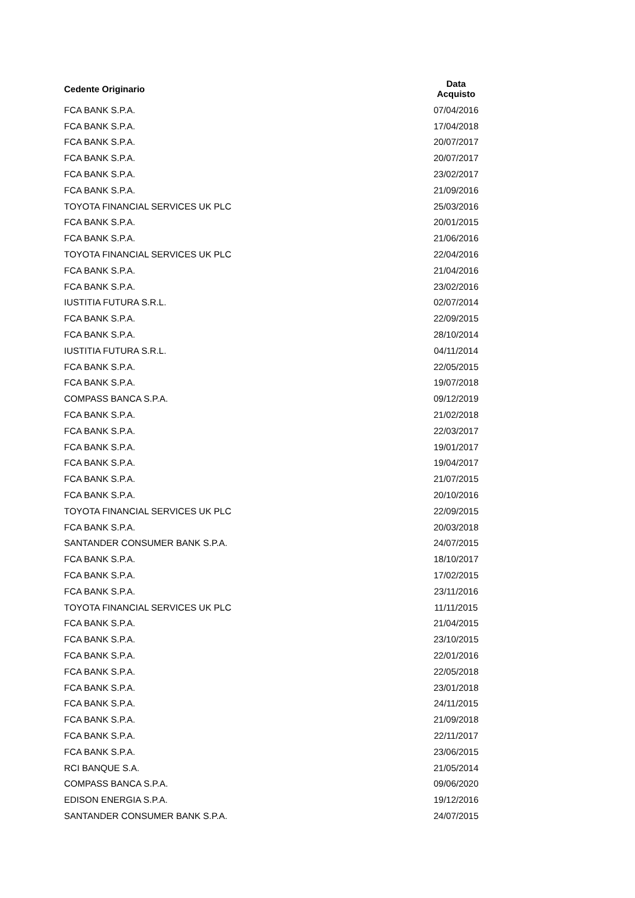| Cedente Originario | Data Acquisto |
| --- | --- |
| FCA BANK S.P.A. | 07/04/2016 |
| FCA BANK S.P.A. | 17/04/2018 |
| FCA BANK S.P.A. | 20/07/2017 |
| FCA BANK S.P.A. | 20/07/2017 |
| FCA BANK S.P.A. | 23/02/2017 |
| FCA BANK S.P.A. | 21/09/2016 |
| TOYOTA FINANCIAL SERVICES UK PLC | 25/03/2016 |
| FCA BANK S.P.A. | 20/01/2015 |
| FCA BANK S.P.A. | 21/06/2016 |
| TOYOTA FINANCIAL SERVICES UK PLC | 22/04/2016 |
| FCA BANK S.P.A. | 21/04/2016 |
| FCA BANK S.P.A. | 23/02/2016 |
| IUSTITIA FUTURA S.R.L. | 02/07/2014 |
| FCA BANK S.P.A. | 22/09/2015 |
| FCA BANK S.P.A. | 28/10/2014 |
| IUSTITIA FUTURA S.R.L. | 04/11/2014 |
| FCA BANK S.P.A. | 22/05/2015 |
| FCA BANK S.P.A. | 19/07/2018 |
| COMPASS BANCA S.P.A. | 09/12/2019 |
| FCA BANK S.P.A. | 21/02/2018 |
| FCA BANK S.P.A. | 22/03/2017 |
| FCA BANK S.P.A. | 19/01/2017 |
| FCA BANK S.P.A. | 19/04/2017 |
| FCA BANK S.P.A. | 21/07/2015 |
| FCA BANK S.P.A. | 20/10/2016 |
| TOYOTA FINANCIAL SERVICES UK PLC | 22/09/2015 |
| FCA BANK S.P.A. | 20/03/2018 |
| SANTANDER CONSUMER BANK S.P.A. | 24/07/2015 |
| FCA BANK S.P.A. | 18/10/2017 |
| FCA BANK S.P.A. | 17/02/2015 |
| FCA BANK S.P.A. | 23/11/2016 |
| TOYOTA FINANCIAL SERVICES UK PLC | 11/11/2015 |
| FCA BANK S.P.A. | 21/04/2015 |
| FCA BANK S.P.A. | 23/10/2015 |
| FCA BANK S.P.A. | 22/01/2016 |
| FCA BANK S.P.A. | 22/05/2018 |
| FCA BANK S.P.A. | 23/01/2018 |
| FCA BANK S.P.A. | 24/11/2015 |
| FCA BANK S.P.A. | 21/09/2018 |
| FCA BANK S.P.A. | 22/11/2017 |
| FCA BANK S.P.A. | 23/06/2015 |
| RCI BANQUE S.A. | 21/05/2014 |
| COMPASS BANCA S.P.A. | 09/06/2020 |
| EDISON ENERGIA S.P.A. | 19/12/2016 |
| SANTANDER CONSUMER BANK S.P.A. | 24/07/2015 |